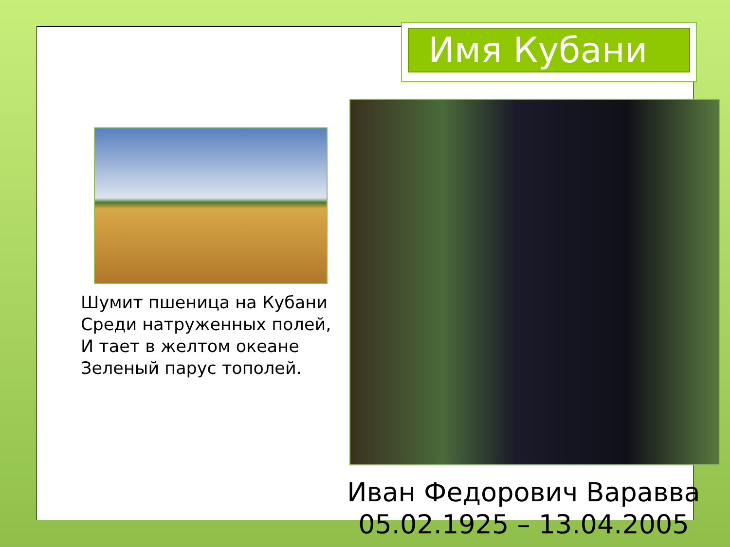Имя Кубани
Шумит пшеница на Кубани
Среди натруженных полей,
И тает в желтом океане
Зеленый парус тополей.
Иван Федорович Варавва
05.02.1925 – 13.04.2005